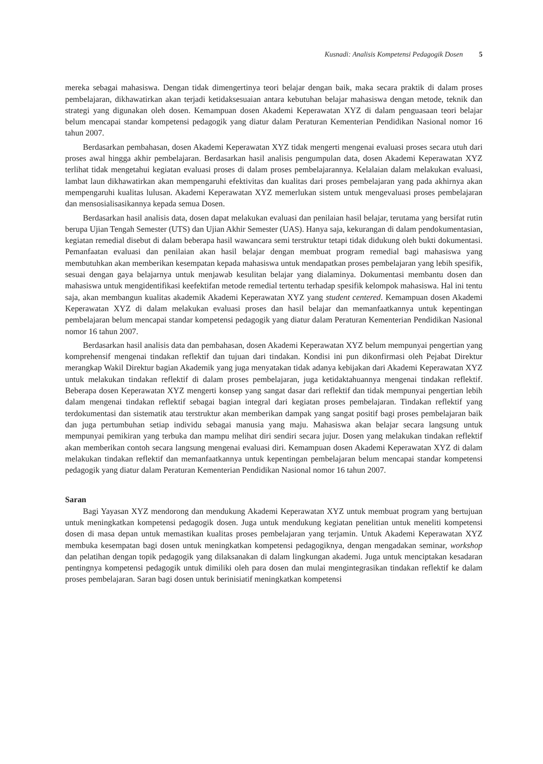Kusnadi: Analisis Kompetensi Pedagogik Dosen 5
mereka sebagai mahasiswa. Dengan tidak dimengertinya teori belajar dengan baik, maka secara praktik di dalam proses pembelajaran, dikhawatirkan akan terjadi ketidaksesuaian antara kebutuhan belajar mahasiswa dengan metode, teknik dan strategi yang digunakan oleh dosen. Kemampuan dosen Akademi Keperawatan XYZ di dalam penguasaan teori belajar belum mencapai standar kompetensi pedagogik yang diatur dalam Peraturan Kementerian Pendidikan Nasional nomor 16 tahun 2007.
Berdasarkan pembahasan, dosen Akademi Keperawatan XYZ tidak mengerti mengenai evaluasi proses secara utuh dari proses awal hingga akhir pembelajaran. Berdasarkan hasil analisis pengumpulan data, dosen Akademi Keperawatan XYZ terlihat tidak mengetahui kegiatan evaluasi proses di dalam proses pembelajarannya. Kelalaian dalam melakukan evaluasi, lambat laun dikhawatirkan akan mempengaruhi efektivitas dan kualitas dari proses pembelajaran yang pada akhirnya akan mempengaruhi kualitas lulusan. Akademi Keperawatan XYZ memerlukan sistem untuk mengevaluasi proses pembelajaran dan mensosialisasikannya kepada semua Dosen.
Berdasarkan hasil analisis data, dosen dapat melakukan evaluasi dan penilaian hasil belajar, terutama yang bersifat rutin berupa Ujian Tengah Semester (UTS) dan Ujian Akhir Semester (UAS). Hanya saja, kekurangan di dalam pendokumentasian, kegiatan remedial disebut di dalam beberapa hasil wawancara semi terstruktur tetapi tidak didukung oleh bukti dokumentasi. Pemanfaatan evaluasi dan penilaian akan hasil belajar dengan membuat program remedial bagi mahasiswa yang membutuhkan akan memberikan kesempatan kepada mahasiswa untuk mendapatkan proses pembelajaran yang lebih spesifik, sesuai dengan gaya belajarnya untuk menjawab kesulitan belajar yang dialaminya. Dokumentasi membantu dosen dan mahasiswa untuk mengidentifikasi keefektifan metode remedial tertentu terhadap spesifik kelompok mahasiswa. Hal ini tentu saja, akan membangun kualitas akademik Akademi Keperawatan XYZ yang student centered. Kemampuan dosen Akademi Keperawatan XYZ di dalam melakukan evaluasi proses dan hasil belajar dan memanfaatkannya untuk kepentingan pembelajaran belum mencapai standar kompetensi pedagogik yang diatur dalam Peraturan Kementerian Pendidikan Nasional nomor 16 tahun 2007.
Berdasarkan hasil analisis data dan pembahasan, dosen Akademi Keperawatan XYZ belum mempunyai pengertian yang komprehensif mengenai tindakan reflektif dan tujuan dari tindakan. Kondisi ini pun dikonfirmasi oleh Pejabat Direktur merangkap Wakil Direktur bagian Akademik yang juga menyatakan tidak adanya kebijakan dari Akademi Keperawatan XYZ untuk melakukan tindakan reflektif di dalam proses pembelajaran, juga ketidaktahuannya mengenai tindakan reflektif. Beberapa dosen Keperawatan XYZ mengerti konsep yang sangat dasar dari reflektif dan tidak mempunyai pengertian lebih dalam mengenai tindakan reflektif sebagai bagian integral dari kegiatan proses pembelajaran. Tindakan reflektif yang terdokumentasi dan sistematik atau terstruktur akan memberikan dampak yang sangat positif bagi proses pembelajaran baik dan juga pertumbuhan setiap individu sebagai manusia yang maju. Mahasiswa akan belajar secara langsung untuk mempunyai pemikiran yang terbuka dan mampu melihat diri sendiri secara jujur. Dosen yang melakukan tindakan reflektif akan memberikan contoh secara langsung mengenai evaluasi diri. Kemampuan dosen Akademi Keperawatan XYZ di dalam melakukan tindakan reflektif dan memanfaatkannya untuk kepentingan pembelajaran belum mencapai standar kompetensi pedagogik yang diatur dalam Peraturan Kementerian Pendidikan Nasional nomor 16 tahun 2007.
Saran
Bagi Yayasan XYZ mendorong dan mendukung Akademi Keperawatan XYZ untuk membuat program yang bertujuan untuk meningkatkan kompetensi pedagogik dosen. Juga untuk mendukung kegiatan penelitian untuk meneliti kompetensi dosen di masa depan untuk memastikan kualitas proses pembelajaran yang terjamin. Untuk Akademi Keperawatan XYZ membuka kesempatan bagi dosen untuk meningkatkan kompetensi pedagogiknya, dengan mengadakan seminar, workshop dan pelatihan dengan topik pedagogik yang dilaksanakan di dalam lingkungan akademi. Juga untuk menciptakan kesadaran pentingnya kompetensi pedagogik untuk dimiliki oleh para dosen dan mulai mengintegrasikan tindakan reflektif ke dalam proses pembelajaran. Saran bagi dosen untuk berinisiatif meningkatkan kompetensi